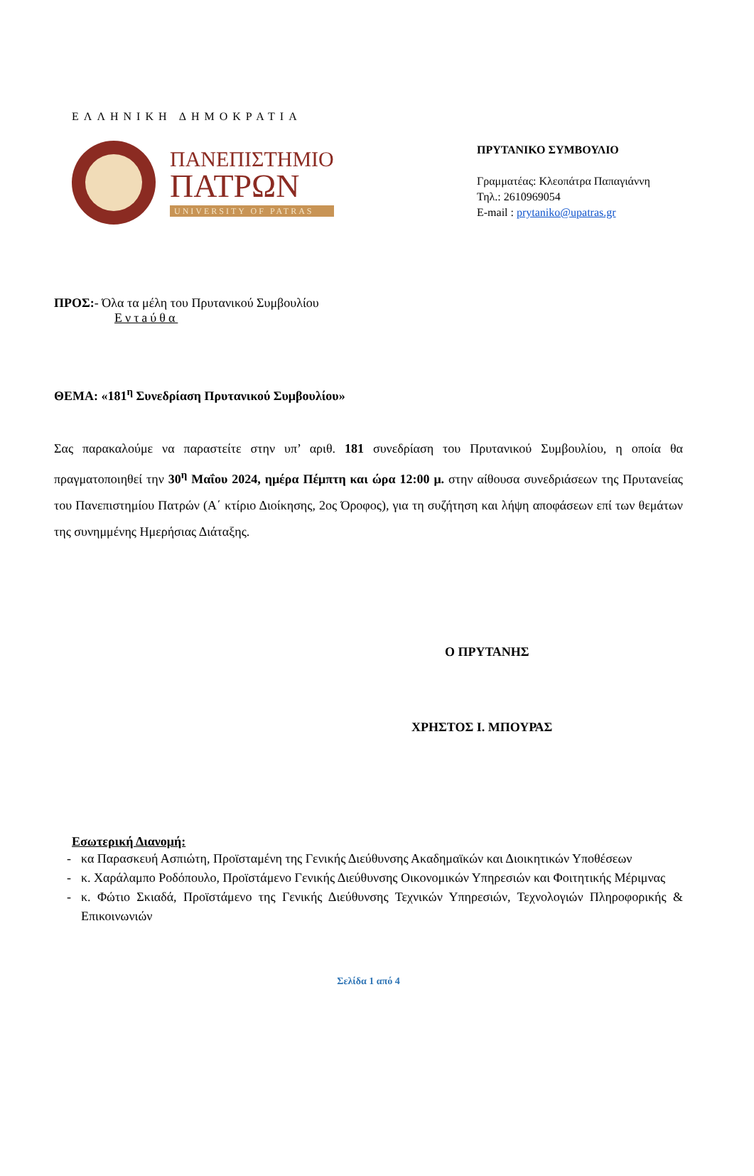ΕΛΛΗΝΙΚΗ ΔΗΜΟΚΡΑΤΙΑ
ΠΑΝΕΠΙΣΤΗΜΙΟ
ΠΑΤΡΩΝ
UNIVERSITY OF PATRAS
ΠΡΥΤΑΝΙΚΟ ΣΥΜΒΟΥΛΙΟ
Γραμματέας: Κλεοπάτρα Παπαγιάννη
Τηλ.: 2610969054
E-mail : prytaniko@upatras.gr
ΠΡΟΣ:- Όλα τα μέλη του Πρυτανικού Συμβουλίου
Εντaύθα
ΘΕΜΑ: «181<sup>η</sup> Συνεδρίαση Πρυτανικού Συμβουλίου»
Σας παρακαλούμε να παραστείτε στην υπ’ αριθ. 181 συνεδρίαση του Πρυτανικού Συμβουλίου, η οποία θα πραγματοποιηθεί την 30<sup>η</sup> Μαΐου 2024, ημέρα Πέμπτη και ώρα 12:00 μ. στην αίθουσα συνεδριάσεων της Πρυτανείας του Πανεπιστημίου Πατρών (Α΄ κτίριο Διοίκησης, 2ος Όροφος), για τη συζήτηση και λήψη αποφάσεων επί των θεμάτων της συνημμένης Ημερήσιας Διάταξης.
Ο ΠΡΥΤΑΝΗΣ
ΧΡΗΣΤΟΣ Ι. ΜΠΟΥΡΑΣ
Εσωτερική Διανομή:
- κα Παρασκευή Ασπιώτη, Προϊσταμένη της Γενικής Διεύθυνσης Ακαδημαϊκών και Διοικητικών Υποθέσεων
- κ. Χαράλαμπο Ροδόπουλο, Προϊστάμενο Γενικής Διεύθυνσης Οικονομικών Υπηρεσιών και Φοιτητικής Μέριμνας
- κ. Φώτιο Σκιαδά, Προϊστάμενο της Γενικής Διεύθυνσης Τεχνικών Υπηρεσιών, Τεχνολογιών Πληροφορικής & Επικοινωνιών
Σελίδα 1 από 4